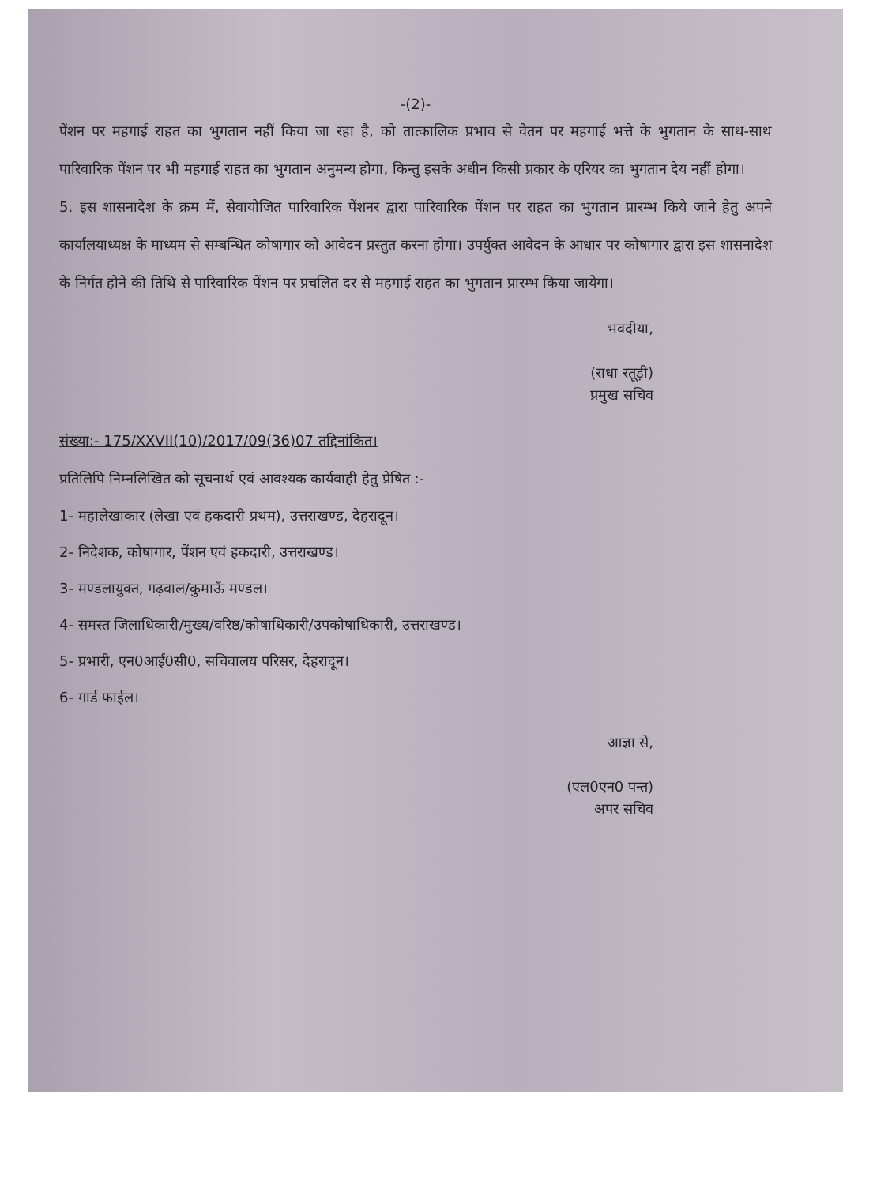-(2)-
पेंशन पर महगाई राहत का भुगतान नहीं किया जा रहा है, को तात्कालिक प्रभाव से वेतन पर महगाई भत्ते के भुगतान के साथ-साथ पारिवारिक पेंशन पर भी महगाई राहत का भुगतान अनुमन्य होगा, किन्तु इसके अधीन किसी प्रकार के एरियर का भुगतान देय नहीं होगा।
5. इस शासनादेश के क्रम में, सेवायोजित पारिवारिक पेंशनर द्वारा पारिवारिक पेंशन पर राहत का भुगतान प्रारम्भ किये जाने हेतु अपने कार्यालयाध्यक्ष के माध्यम से सम्बन्धित कोषागार को आवेदन प्रस्तुत करना होगा। उपर्युक्त आवेदन के आधार पर कोषागार द्वारा इस शासनादेश के निर्गत होने की तिथि से पारिवारिक पेंशन पर प्रचलित दर से महगाई राहत का भुगतान प्रारम्भ किया जायेगा।
भवदीया,
(राधा रतूड़ी)
प्रमुख सचिव
संख्या:- 175/XXVII(10)/2017/09(36)07 तद्दिनांकित।
प्रतिलिपि निम्नलिखित को सूचनार्थ एवं आवश्यक कार्यवाही हेतु प्रेषित :-
1- महालेखाकार (लेखा एवं हकदारी प्रथम), उत्तराखण्ड, देहरादून।
2- निदेशक, कोषागार, पेंशन एवं हकदारी, उत्तराखण्ड।
3- मण्डलायुक्त, गढ़वाल/कुमाऊँ मण्डल।
4- समस्त जिलाधिकारी/मुख्य/वरिष्ठ/कोषाधिकारी/उपकोषाधिकारी, उत्तराखण्ड।
5- प्रभारी, एन0आई0सी0, सचिवालय परिसर, देहरादून।
6- गार्ड फाईल।
आज्ञा से,
(एल0एन0 पन्त)
अपर सचिव